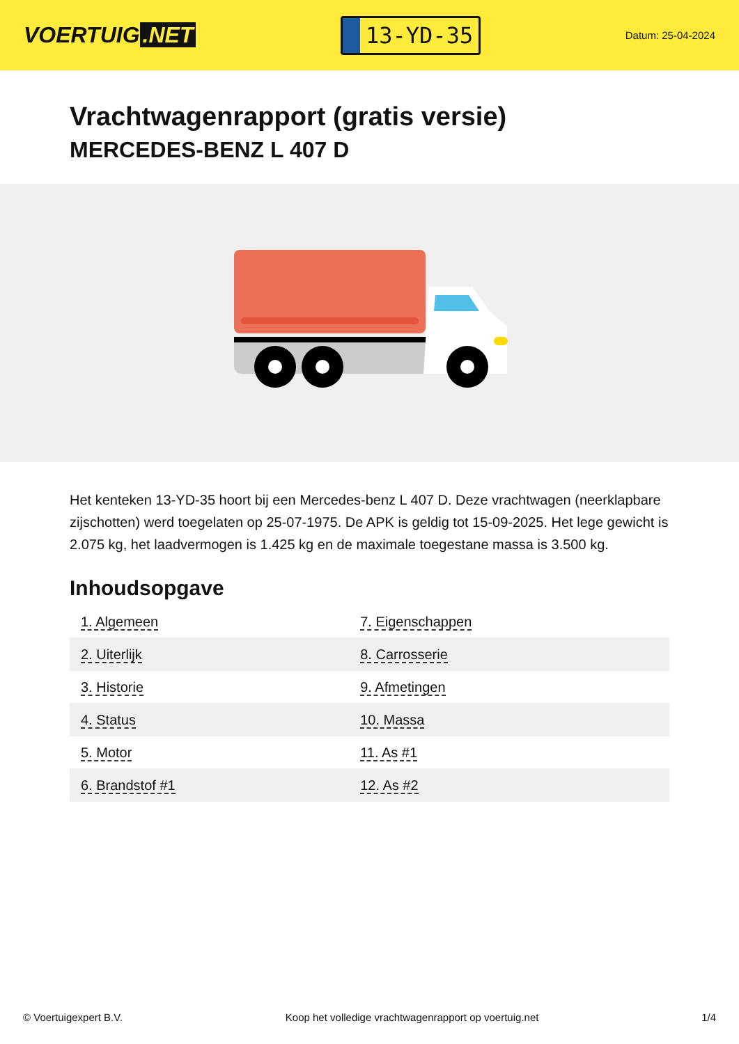VOERTUIG.NET
13-YD-35
Datum: 25-04-2024
Vrachtwagenrapport (gratis versie)
MERCEDES-BENZ L 407 D
Het kenteken 13-YD-35 hoort bij een Mercedes-benz L 407 D. Deze vrachtwagen (neerklapbare zijschotten) werd toegelaten op 25-07-1975. De APK is geldig tot 15-09-2025. Het lege gewicht is 2.075 kg, het laadvermogen is 1.425 kg en de maximale toegestane massa is 3.500 kg.
Inhoudsopgave
| 1. Algemeen | 7. Eigenschappen |
| 2. Uiterlijk | 8. Carrosserie |
| 3. Historie | 9. Afmetingen |
| 4. Status | 10. Massa |
| 5. Motor | 11. As #1 |
| 6. Brandstof #1 | 12. As #2 |
© Voertuigexpert B.V. Koop het volledige vrachtwagenrapport op voertuig.net 1/4